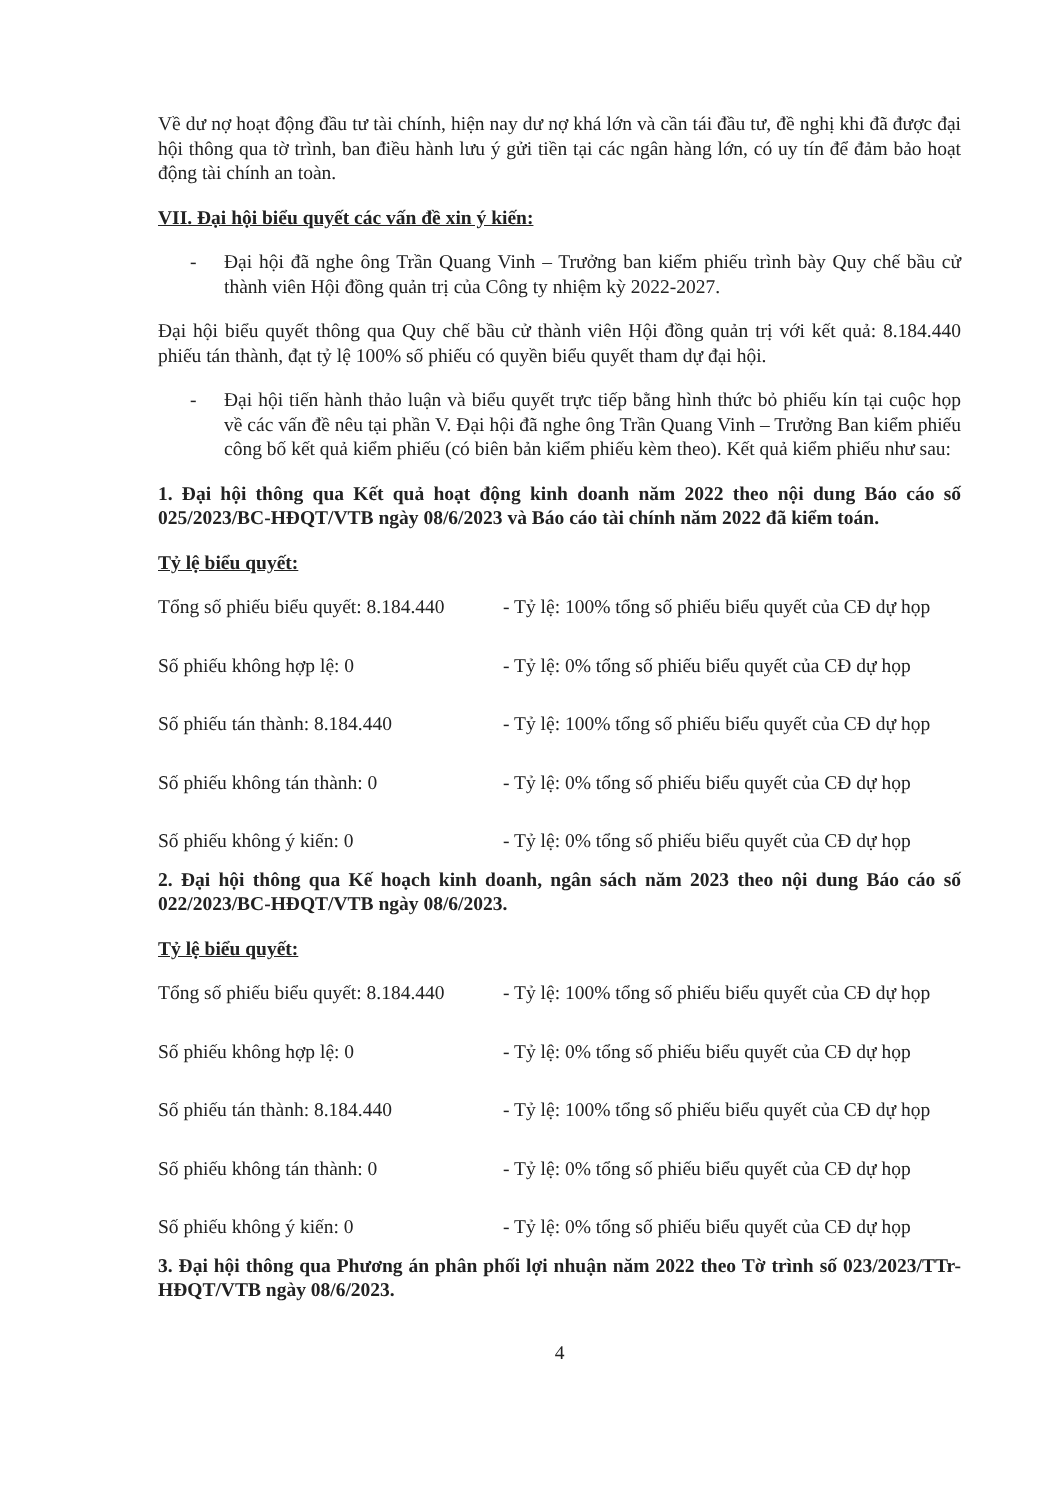Về dư nợ hoạt động đầu tư tài chính, hiện nay dư nợ khá lớn và cần tái đầu tư, đề nghị khi đã được đại hội thông qua tờ trình, ban điều hành lưu ý gửi tiền tại các ngân hàng lớn, có uy tín để đảm bảo hoạt động tài chính an toàn.
VII. Đại hội biểu quyết các vấn đề xin ý kiến:
- Đại hội đã nghe ông Trần Quang Vinh – Trưởng ban kiểm phiếu trình bày Quy chế bầu cử thành viên Hội đồng quản trị của Công ty nhiệm kỳ 2022-2027.
Đại hội biểu quyết thông qua Quy chế bầu cử thành viên Hội đồng quản trị với kết quả: 8.184.440 phiếu tán thành, đạt tỷ lệ 100% số phiếu có quyền biểu quyết tham dự đại hội.
- Đại hội tiến hành thảo luận và biểu quyết trực tiếp bằng hình thức bỏ phiếu kín tại cuộc họp về các vấn đề nêu tại phần V. Đại hội đã nghe ông Trần Quang Vinh – Trưởng Ban kiểm phiếu công bố kết quả kiểm phiếu (có biên bản kiểm phiếu kèm theo). Kết quả kiểm phiếu như sau:
1. Đại hội thông qua Kết quả hoạt động kinh doanh năm 2022 theo nội dung Báo cáo số 025/2023/BC-HĐQT/VTB ngày 08/6/2023 và Báo cáo tài chính năm 2022 đã kiểm toán.
Tỷ lệ biểu quyết:
| Tổng số phiếu biểu quyết: 8.184.440 | - Tỷ lệ: 100% tổng số phiếu biểu quyết của CĐ dự họp |
| Số phiếu không hợp lệ: 0 | - Tỷ lệ: 0% tổng số phiếu biểu quyết của CĐ dự họp |
| Số phiếu tán thành: 8.184.440 | - Tỷ lệ: 100% tổng số phiếu biểu quyết của CĐ dự họp |
| Số phiếu không tán thành: 0 | - Tỷ lệ: 0% tổng số phiếu biểu quyết của CĐ dự họp |
| Số phiếu không ý kiến: 0 | - Tỷ lệ: 0% tổng số phiếu biểu quyết của CĐ dự họp |
2. Đại hội thông qua Kế hoạch kinh doanh, ngân sách năm 2023 theo nội dung Báo cáo số 022/2023/BC-HĐQT/VTB ngày 08/6/2023.
Tỷ lệ biểu quyết:
| Tổng số phiếu biểu quyết: 8.184.440 | - Tỷ lệ: 100% tổng số phiếu biểu quyết của CĐ dự họp |
| Số phiếu không hợp lệ: 0 | - Tỷ lệ: 0% tổng số phiếu biểu quyết của CĐ dự họp |
| Số phiếu tán thành: 8.184.440 | - Tỷ lệ: 100% tổng số phiếu biểu quyết của CĐ dự họp |
| Số phiếu không tán thành: 0 | - Tỷ lệ: 0% tổng số phiếu biểu quyết của CĐ dự họp |
| Số phiếu không ý kiến: 0 | - Tỷ lệ: 0% tổng số phiếu biểu quyết của CĐ dự họp |
3. Đại hội thông qua Phương án phân phối lợi nhuận năm 2022 theo Tờ trình số 023/2023/TTr-HĐQT/VTB ngày 08/6/2023.
4